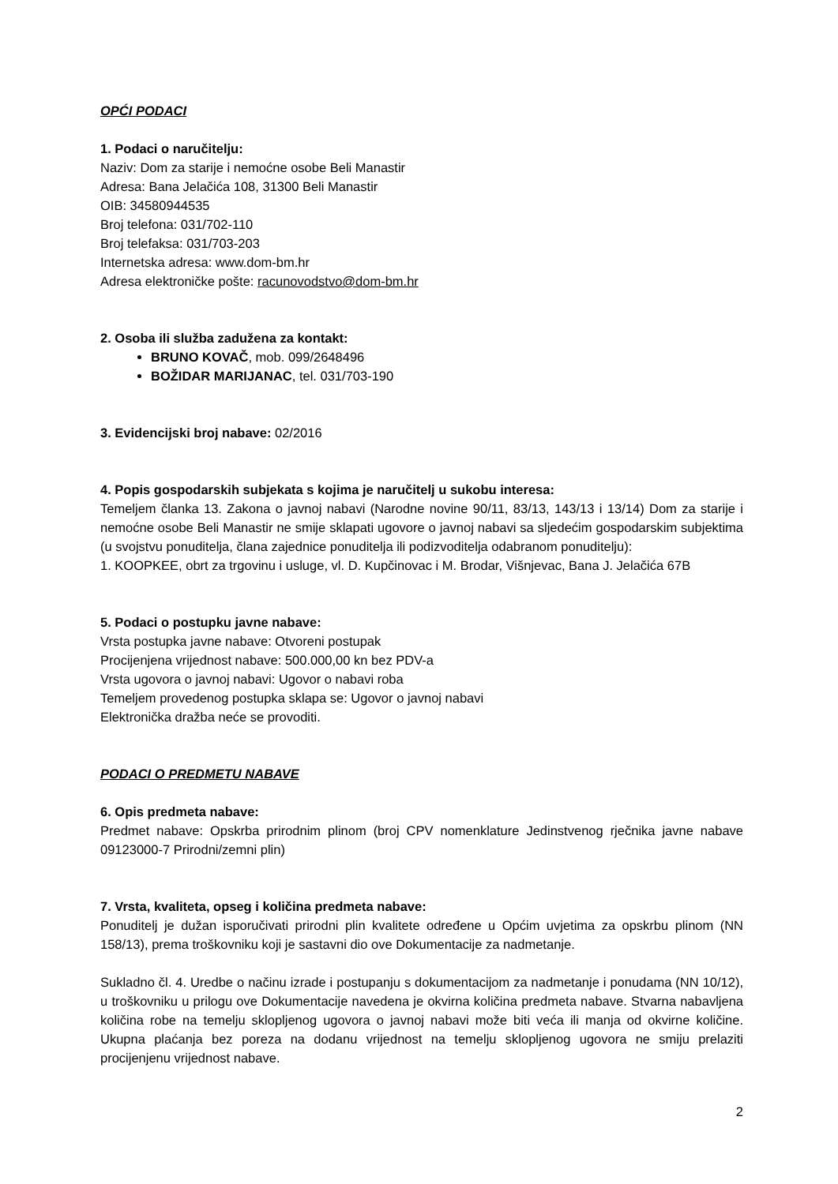OPĆI PODACI
1. Podaci o naručitelju:
Naziv: Dom za starije i nemoćne osobe Beli Manastir
Adresa: Bana Jelačića 108, 31300 Beli Manastir
OIB: 34580944535
Broj telefona: 031/702-110
Broj telefaksa: 031/703-203
Internetska adresa: www.dom-bm.hr
Adresa elektroničke pošte: racunovodstvo@dom-bm.hr
2. Osoba ili služba zadužena za kontakt:
BRUNO KOVAČ, mob. 099/2648496
BOŽIDAR MARIJANAC, tel. 031/703-190
3. Evidencijski broj nabave: 02/2016
4. Popis gospodarskih subjekata s kojima je naručitelj u sukobu interesa:
Temeljem članka 13. Zakona o javnoj nabavi (Narodne novine 90/11, 83/13, 143/13 i 13/14) Dom za starije i nemoćne osobe Beli Manastir ne smije sklapati ugovore o javnoj nabavi sa sljedećim gospodarskim subjektima (u svojstvu ponuditelja, člana zajednice ponuditelja ili podizvoditelja odabranom ponuditelju):
1. KOOPKEE, obrt za trgovinu i usluge, vl. D. Kupčinovac i M. Brodar, Višnjevac, Bana J. Jelačića 67B
5. Podaci o postupku javne nabave:
Vrsta postupka javne nabave: Otvoreni postupak
Procijenjena vrijednost nabave: 500.000,00 kn bez PDV-a
Vrsta ugovora o javnoj nabavi: Ugovor o nabavi roba
Temeljem provedenog postupka sklapa se: Ugovor o javnoj nabavi
Elektronička dražba neće se provoditi.
PODACI O PREDMETU NABAVE
6. Opis predmeta nabave:
Predmet nabave: Opskrba prirodnim plinom (broj CPV nomenklature Jedinstvenog rječnika javne nabave 09123000-7 Prirodni/zemni plin)
7. Vrsta, kvaliteta, opseg i količina predmeta nabave:
Ponuditelj je dužan isporučivati prirodni plin kvalitete određene u Općim uvjetima za opskrbu plinom (NN 158/13), prema troškovniku koji je sastavni dio ove Dokumentacije za nadmetanje.
Sukladno čl. 4. Uredbe o načinu izrade i postupanju s dokumentacijom za nadmetanje i ponudama (NN 10/12), u troškovniku u prilogu ove Dokumentacije navedena je okvirna količina predmeta nabave. Stvarna nabavljena količina robe na temelju sklopljenog ugovora o javnoj nabavi može biti veća ili manja od okvirne količine. Ukupna plaćanja bez poreza na dodanu vrijednost na temelju sklopljenog ugovora ne smiju prelaziti procijenjenu vrijednost nabave.
2